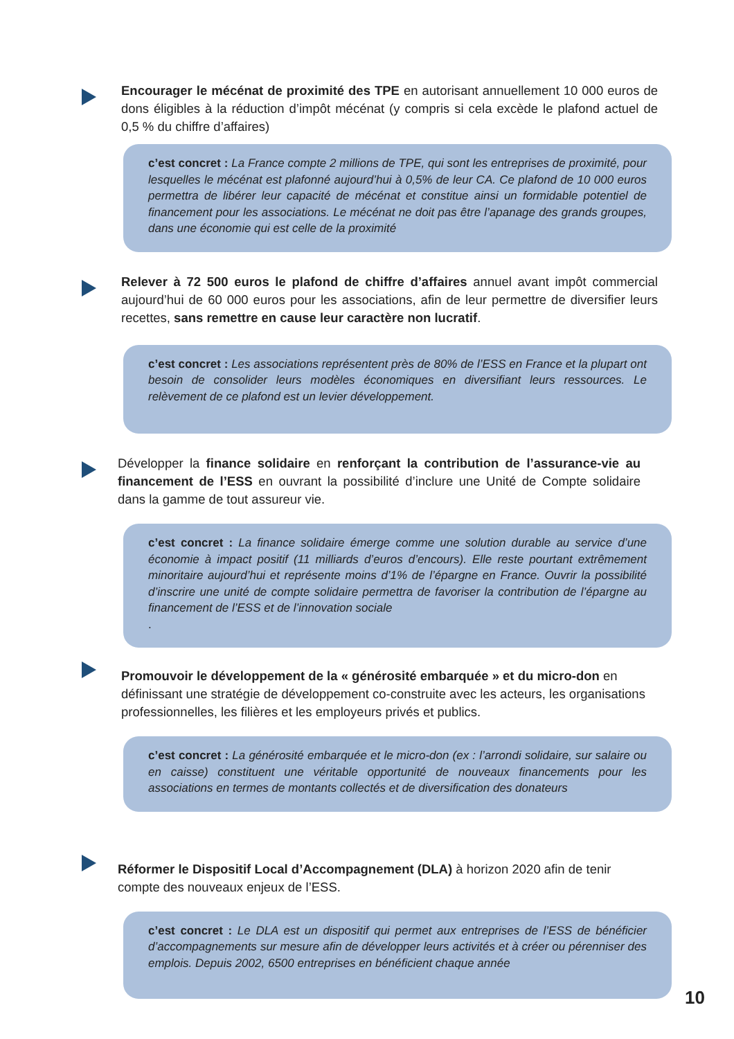Encourager le mécénat de proximité des TPE en autorisant annuellement 10 000 euros de dons éligibles à la réduction d’impôt mécénat (y compris si cela excède le plafond actuel de 0,5 % du chiffre d’affaires)
c’est concret : La France compte 2 millions de TPE, qui sont les entreprises de proximité, pour lesquelles le mécénat est plafonné aujourd’hui à 0,5% de leur CA. Ce plafond de 10 000 euros permettra de libérer leur capacité de mécénat et constitue ainsi un formidable potentiel de financement pour les associations. Le mécénat ne doit pas être l’apanage des grands groupes, dans une économie qui est celle de la proximité
Relever à 72 500 euros le plafond de chiffre d’affaires annuel avant impôt commercial aujourd’hui de 60 000 euros pour les associations, afin de leur permettre de diversifier leurs recettes, sans remettre en cause leur caractère non lucratif.
c’est concret : Les associations représentent près de 80% de l’ESS en France et la plupart ont besoin de consolider leurs modèles économiques en diversifiant leurs ressources. Le relèvement de ce plafond est un levier développement.
Développer la finance solidaire en renforçant la contribution de l’assurance-vie au financement de l’ESS en ouvrant la possibilité d’inclure une Unité de Compte solidaire dans la gamme de tout assureur vie.
c’est concret : La finance solidaire émerge comme une solution durable au service d’une économie à impact positif (11 milliards d’euros d’encours). Elle reste pourtant extrêmement minoritaire aujourd’hui et représente moins d’1% de l’épargne en France. Ouvrir la possibilité d’inscrire une unité de compte solidaire permettra de favoriser la contribution de l’épargne au financement de l’ESS et de l’innovation sociale
.
Promouvoir le développement de la « générosité embarquée » et du micro-don en définissant une stratégie de développement co-construite avec les acteurs, les organisations professionnelles, les filières et les employeurs privés et publics.
c’est concret : La générosité embarquée et le micro-don (ex : l’arrondi solidaire, sur salaire ou en caisse) constituent une véritable opportunité de nouveaux financements pour les associations en termes de montants collectés et de diversification des donateurs
Réformer le Dispositif Local d’Accompagnement (DLA) à horizon 2020 afin de tenir compte des nouveaux enjeux de l’ESS.
c’est concret : Le DLA est un dispositif qui permet aux entreprises de l’ESS de bénéficier d’accompagnements sur mesure afin de développer leurs activités et à créer ou pérenniser des emplois. Depuis 2002, 6500 entreprises en bénéficient chaque année
10